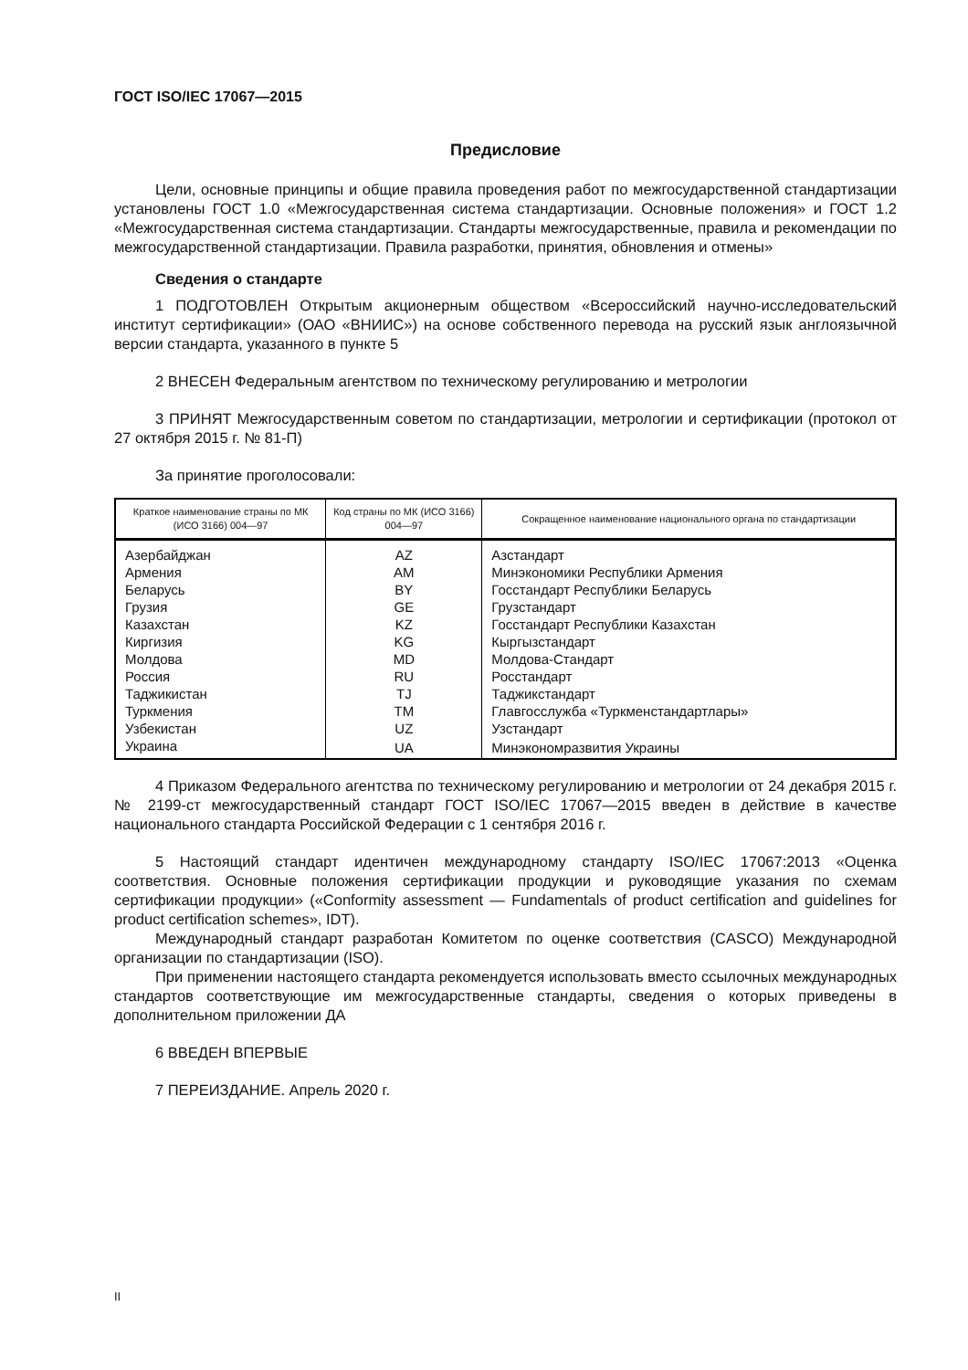ГОСТ ISO/IEC 17067—2015
Предисловие
Цели, основные принципы и общие правила проведения работ по межгосударственной стандартизации установлены ГОСТ 1.0 «Межгосударственная система стандартизации. Основные положения» и ГОСТ 1.2 «Межгосударственная система стандартизации. Стандарты межгосударственные, правила и рекомендации по межгосударственной стандартизации. Правила разработки, принятия, обновления и отмены»
Сведения о стандарте
1 ПОДГОТОВЛЕН Открытым акционерным обществом «Всероссийский научно-исследовательский институт сертификации» (ОАО «ВНИИС») на основе собственного перевода на русский язык англоязычной версии стандарта, указанного в пункте 5
2 ВНЕСЕН Федеральным агентством по техническому регулированию и метрологии
3 ПРИНЯТ Межгосударственным советом по стандартизации, метрологии и сертификации (протокол от 27 октября 2015 г. № 81-П)
За принятие проголосовали:
| Краткое наименование страны по МК (ИСО 3166) 004—97 | Код страны по МК (ИСО 3166) 004—97 | Сокращенное наименование национального органа по стандартизации |
| --- | --- | --- |
| Азербайджан | AZ | Азстандарт |
| Армения | AM | Минэкономики Республики Армения |
| Беларусь | BY | Госстандарт Республики Беларусь |
| Грузия | GE | Грузстандарт |
| Казахстан | KZ | Госстандарт Республики Казахстан |
| Киргизия | KG | Кыргызстандарт |
| Молдова | MD | Молдова-Стандарт |
| Россия | RU | Росстандарт |
| Таджикистан | TJ | Таджикстандарт |
| Туркмения | TM | Главгосслужба «Туркменстандартлары» |
| Узбекистан | UZ | Узстандарт |
| Украина | UA | Минэкономразвития Украины |
4 Приказом Федерального агентства по техническому регулированию и метрологии от 24 декабря 2015 г. № 2199-ст межгосударственный стандарт ГОСТ ISO/IEC 17067—2015 введен в действие в качестве национального стандарта Российской Федерации с 1 сентября 2016 г.
5 Настоящий стандарт идентичен международному стандарту ISO/IEC 17067:2013 «Оценка соответствия. Основные положения сертификации продукции и руководящие указания по схемам сертификации продукции» («Conformity assessment — Fundamentals of product certification and guidelines for product certification schemes», IDT).
Международный стандарт разработан Комитетом по оценке соответствия (CASCO) Международной организации по стандартизации (ISO).
При применении настоящего стандарта рекомендуется использовать вместо ссылочных международных стандартов соответствующие им межгосударственные стандарты, сведения о которых приведены в дополнительном приложении ДА
6 ВВЕДЕН ВПЕРВЫЕ
7 ПЕРЕИЗДАНИЕ. Апрель 2020 г.
II